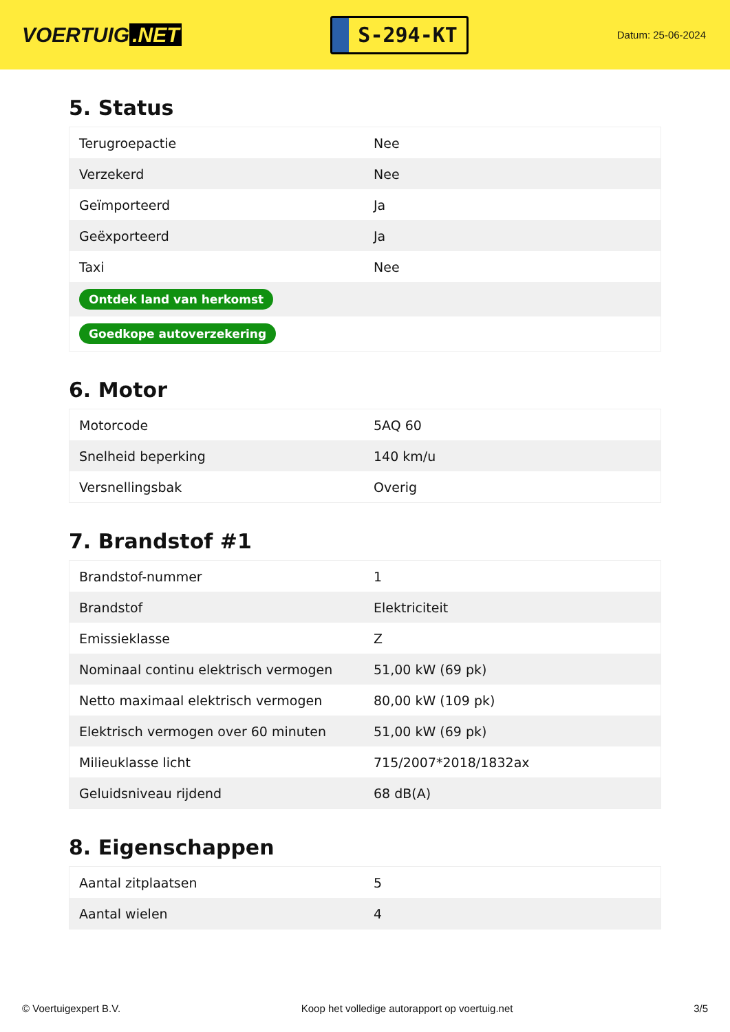VOERTUIG.NET
S-294-KT
Datum: 25-06-2024
5. Status
| Terugroepactie | Nee |
| Verzekerd | Nee |
| Geïmporteerd | Ja |
| Geëxporteerd | Ja |
| Taxi | Nee |
| Ontdek land van herkomst | |
| Goedkope autoverzekering | |
6. Motor
| Motorcode | 5AQ 60 |
| Snelheid beperking | 140 km/u |
| Versnellingsbak | Overig |
7. Brandstof #1
| Brandstof-nummer | 1 |
| Brandstof | Elektriciteit |
| Emissieklasse | Z |
| Nominaal continu elektrisch vermogen | 51,00 kW (69 pk) |
| Netto maximaal elektrisch vermogen | 80,00 kW (109 pk) |
| Elektrisch vermogen over 60 minuten | 51,00 kW (69 pk) |
| Milieuklasse licht | 715/2007*2018/1832ax |
| Geluidsniveau rijdend | 68 dB(A) |
8. Eigenschappen
| Aantal zitplaatsen | 5 |
| Aantal wielen | 4 |
© Voertuigexpert B.V. Koop het volledige autorapport op voertuig.net 3/5